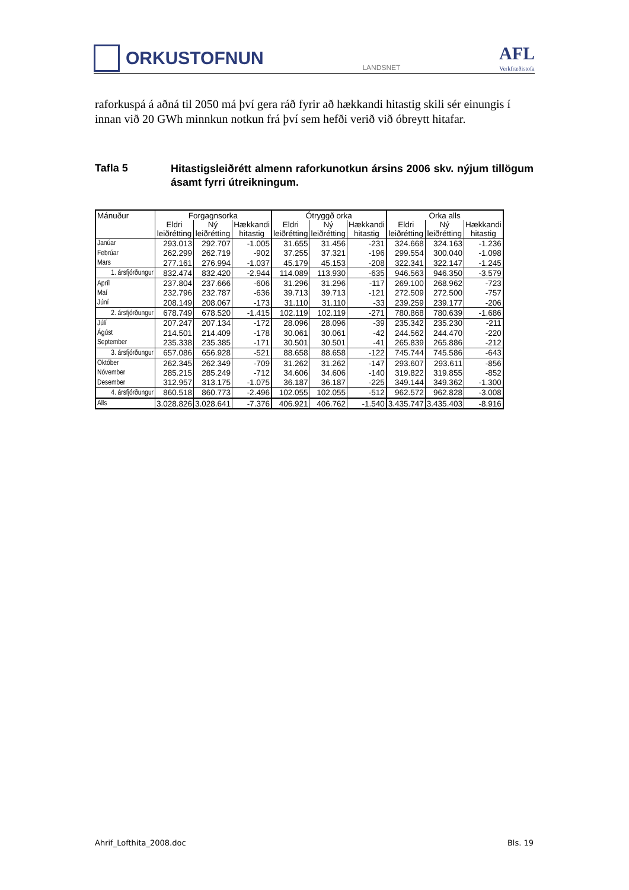ORKUSTOFNUN
LANDSNET
AFL
Verkfræðistofa
raforkuspá á aðná til 2050 má því gera ráð fyrir að hækkandi hitastig skili sér einungis í innan við 20 GWh minnkun notkun frá því sem hefði verið við óbreytt hitafar.
Tafla 5
Hitastigsleiðrétt almenn raforkunotkun ársins 2006 skv. nýjum tillögum ásamt fyrri útreikningum.
| Mánuður | Forgagnsorka | | | Ótryggð orka | | | Orka alls | | |
| --- | --- | --- | --- | --- | --- | --- | --- | --- | --- |
| | Eldri leiðrétting | Ný leiðrétting | Hækkandi hitastig | Eldri leiðrétting | Ný leiðrétting | Hækkandi hitastig | Eldri leiðrétting | Ný leiðrétting | Hækkandi hitastig |
| Janúar | 293.013 | 292.707 | -1.005 | 31.655 | 31.456 | -231 | 324.668 | 324.163 | -1.236 |
| Febrúar | 262.299 | 262.719 | -902 | 37.255 | 37.321 | -196 | 299.554 | 300.040 | -1.098 |
| Mars | 277.161 | 276.994 | -1.037 | 45.179 | 45.153 | -208 | 322.341 | 322.147 | -1.245 |
| 1. ársfjórðungur | 832.474 | 832.420 | -2.944 | 114.089 | 113.930 | -635 | 946.563 | 946.350 | -3.579 |
| Apríl | 237.804 | 237.666 | -606 | 31.296 | 31.296 | -117 | 269.100 | 268.962 | -723 |
| Maí | 232.796 | 232.787 | -636 | 39.713 | 39.713 | -121 | 272.509 | 272.500 | -757 |
| Júní | 208.149 | 208.067 | -173 | 31.110 | 31.110 | -33 | 239.259 | 239.177 | -206 |
| 2. ársfjórðungur | 678.749 | 678.520 | -1.415 | 102.119 | 102.119 | -271 | 780.868 | 780.639 | -1.686 |
| Júlí | 207.247 | 207.134 | -172 | 28.096 | 28.096 | -39 | 235.342 | 235.230 | -211 |
| Ágúst | 214.501 | 214.409 | -178 | 30.061 | 30.061 | -42 | 244.562 | 244.470 | -220 |
| September | 235.338 | 235.385 | -171 | 30.501 | 30.501 | -41 | 265.839 | 265.886 | -212 |
| 3. ársfjórðungur | 657.086 | 656.928 | -521 | 88.658 | 88.658 | -122 | 745.744 | 745.586 | -643 |
| Október | 262.345 | 262.349 | -709 | 31.262 | 31.262 | -147 | 293.607 | 293.611 | -856 |
| Nóvember | 285.215 | 285.249 | -712 | 34.606 | 34.606 | -140 | 319.822 | 319.855 | -852 |
| Desember | 312.957 | 313.175 | -1.075 | 36.187 | 36.187 | -225 | 349.144 | 349.362 | -1.300 |
| 4. ársfjórðungur | 860.518 | 860.773 | -2.496 | 102.055 | 102.055 | -512 | 962.572 | 962.828 | -3.008 |
| Alls | 3.028.826 | 3.028.641 | -7.376 | 406.921 | 406.762 | -1.540 | 3.435.747 | 3.435.403 | -8.916 |
Ahrif_Lofthita_2008.doc Bls. 19